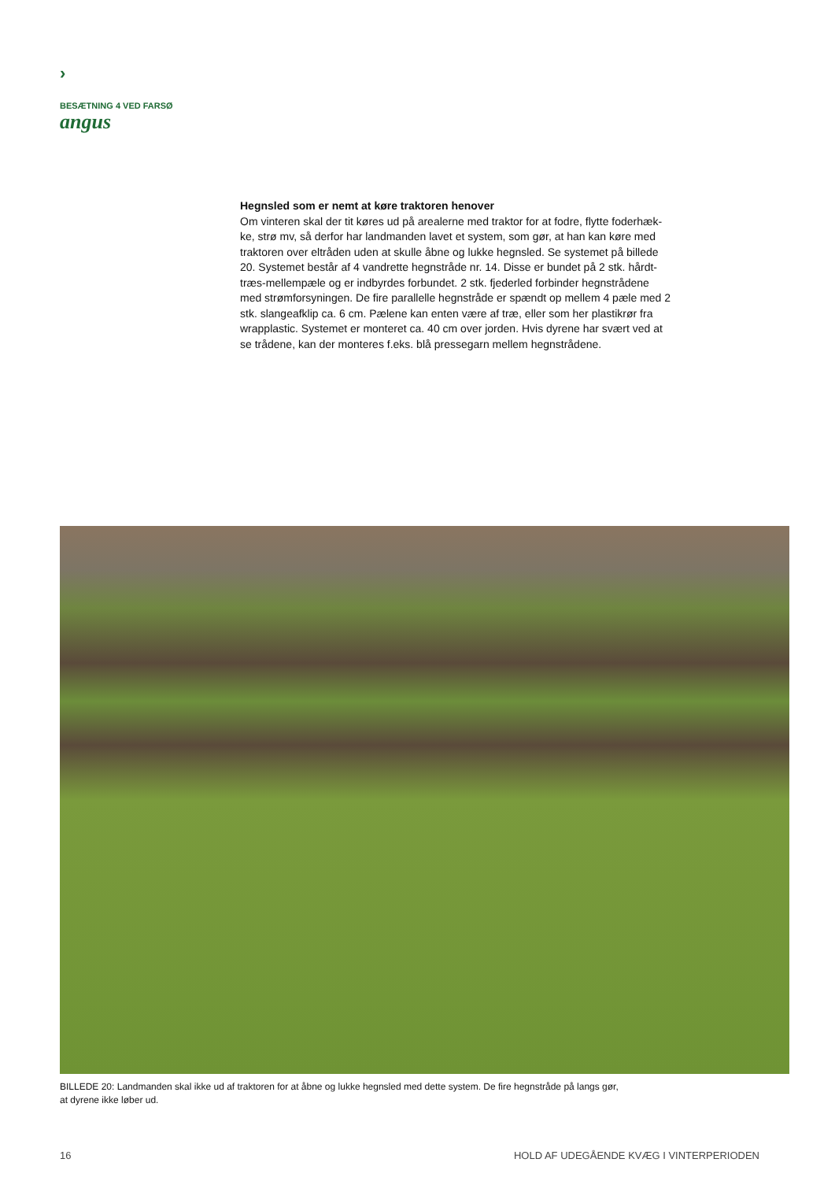›
BESÆTNING 4 VED FARSØ
angus
Hegnsled som er nemt at køre traktoren henover
Om vinteren skal der tit køres ud på arealerne med traktor for at fodre, flytte foderhæk-ke, strø mv, så derfor har landmanden lavet et system, som gør, at han kan køre med traktoren over eltråden uden at skulle åbne og lukke hegnsled. Se systemet på billede 20. Systemet består af 4 vandrette hegnstråde nr. 14. Disse er bundet på 2 stk. hårdt-træs-mellempæle og er indbyrdes forbundet. 2 stk. fjederled forbinder hegnstrådene med strømforsyningen. De fire parallelle hegnstråde er spændt op mellem 4 pæle med 2 stk. slangeafklip ca. 6 cm. Pælene kan enten være af træ, eller som her plastikrør fra wrapplastic. Systemet er monteret ca. 40 cm over jorden. Hvis dyrene har svært ved at se trådene, kan der monteres f.eks. blå pressegarn mellem hegnstrådene.
BILLEDE 20: Landmanden skal ikke ud af traktoren for at åbne og lukke hegnsled med dette system. De fire hegnstråde på langs gør,
at dyrene ikke løber ud.
16 HOLD AF UDEGÅENDE KVÆG I VINTERPERIODEN